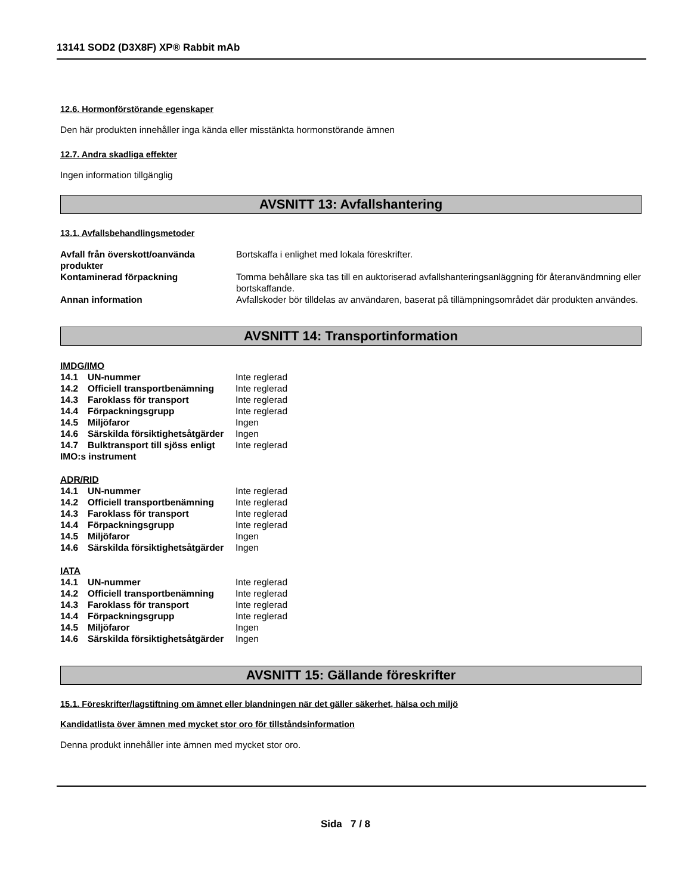13141 SOD2 (D3X8F) XP® Rabbit mAb
12.6. Hormonförstörande egenskaper
Den här produkten innehåller inga kända eller misstänkta hormonstörande ämnen
12.7. Andra skadliga effekter
Ingen information tillgänglig
AVSNITT 13: Avfallshantering
13.1. Avfallsbehandlingsmetoder
| Avfall från överskott/oanvända produkter | Bortskaffa i enlighet med lokala föreskrifter. |
| Kontaminerad förpackning | Tomma behållare ska tas till en auktoriserad avfallshanteringsanläggning för återanvändmning eller bortskaffande. |
| Annan information | Avfallskoder bör tilldelas av användaren, baserat på tillämpningsområdet där produkten användes. |
AVSNITT 14: Transportinformation
IMDG/IMO
| 14.1 | UN-nummer | Inte reglerad |
| 14.2 | Officiell transportbenämning | Inte reglerad |
| 14.3 | Faroklass för transport | Inte reglerad |
| 14.4 | Förpackningsgrupp | Inte reglerad |
| 14.5 | Miljöfaror | Ingen |
| 14.6 | Särskilda försiktighetsåtgärder | Ingen |
| 14.7 | Bulktransport till sjöss enligt | Inte reglerad |
| IMO:s instrument | | |
ADR/RID
| 14.1 | UN-nummer | Inte reglerad |
| 14.2 | Officiell transportbenämning | Inte reglerad |
| 14.3 | Faroklass för transport | Inte reglerad |
| 14.4 | Förpackningsgrupp | Inte reglerad |
| 14.5 | Miljöfaror | Ingen |
| 14.6 | Särskilda försiktighetsåtgärder | Ingen |
IATA
| 14.1 | UN-nummer | Inte reglerad |
| 14.2 | Officiell transportbenämning | Inte reglerad |
| 14.3 | Faroklass för transport | Inte reglerad |
| 14.4 | Förpackningsgrupp | Inte reglerad |
| 14.5 | Miljöfaror | Ingen |
| 14.6 | Särskilda försiktighetsåtgärder | Ingen |
AVSNITT 15: Gällande föreskrifter
15.1. Föreskrifter/lagstiftning om ämnet eller blandningen när det gäller säkerhet, hälsa och miljö
Kandidatlista över ämnen med mycket stor oro för tillståndsinformation
Denna produkt innehåller inte ämnen med mycket stor oro.
Sida 7 / 8